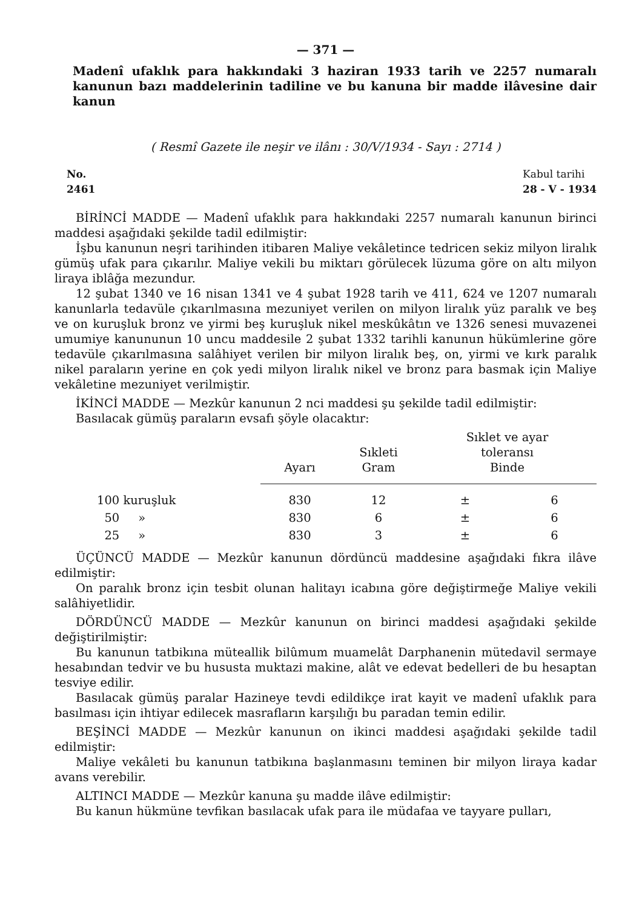— 371 —
Madenî ufaklık para hakkındaki 3 haziran 1933 tarih ve 2257 numaralı kanunun bazı maddelerinin tadiline ve bu kanuna bir madde ilâvesine dair kanun
( Resmî Gazete ile neşir ve ilânı : 30/V/1934 - Sayı : 2714 )
No.
2461
Kabul tarihi
28 - V - 1934
BİRİNCİ MADDE — Madenî ufaklık para hakkındaki 2257 numaralı kanunun birinci maddesi aşağıdaki şekilde tadil edilmiştir:
İşbu kanunun neşri tarihinden itibaren Maliye vekâletince tedricen sekiz milyon liralık gümüş ufak para çıkarılır. Maliye vekili bu miktarı görülecek lüzuma göre on altı milyon liraya iblâğa mezundur.
12 şubat 1340 ve 16 nisan 1341 ve 4 şubat 1928 tarih ve 411, 624 ve 1207 numaralı kanunlarla tedavüle çıkarılmasına mezuniyet verilen on milyon liralık yüz paralık ve beş ve on kuruşluk bronz ve yirmi beş kuruşluk nikel meskûkâtın ve 1326 senesi muvazenei umumiye kanununun 10 uncu maddesile 2 şubat 1332 tarihli kanunun hükümlerine göre tedavüle çıkarılmasına salâhiyet verilen bir milyon liralık beş, on, yirmi ve kırk paralık nikel paraların yerine en çok yedi milyon liralık nikel ve bronz para basmak için Maliye vekâletine mezuniyet verilmiştir.
İKİNCİ MADDE — Mezkûr kanunun 2 nci maddesi şu şekilde tadil edilmiştir:
Basılacak gümüş paraların evsafı şöyle olacaktır:
| | Ayarı | Sıkleti Gram | Sıklet ve ayar toleransı Binde | |
| --- | --- | --- | --- | --- |
| 100 kuruşluk | 830 | 12 | ± | 6 |
| 50 » | 830 | 6 | ± | 6 |
| 25 » | 830 | 3 | ± | 6 |
ÜÇÜNCÜ MADDE — Mezkûr kanunun dördüncü maddesine aşağıdaki fıkra ilâve edilmiştir:
On paralık bronz için tesbit olunan halitayı icabına göre değiştirmeğe Maliye vekili salâhiyetlidir.
DÖRDÜNCÜ MADDE — Mezkûr kanunun on birinci maddesi aşağıdaki şekilde değiştirilmiştir:
Bu kanunun tatbikına müteallik bilûmum muamelât Darphanenin mütedavil sermaye hesabından tedvir ve bu hususta muktazi makine, alât ve edevat bedelleri de bu hesaptan tesviye edilir.
Basılacak gümüş paralar Hazineye tevdi edildikçe irat kayit ve madenî ufaklık para basılması için ihtiyar edilecek masrafların karşılığı bu paradan temin edilir.
BEŞİNCİ MADDE — Mezkûr kanunun on ikinci maddesi aşağıdaki şekilde tadil edilmiştir:
Maliye vekâleti bu kanunun tatbikına başlanmasını teminen bir milyon liraya kadar avans verebilir.
ALTINCI MADDE — Mezkûr kanuna şu madde ilâve edilmiştir:
Bu kanun hükmüne tevfikan basılacak ufak para ile müdafaa ve tayyare pulları,